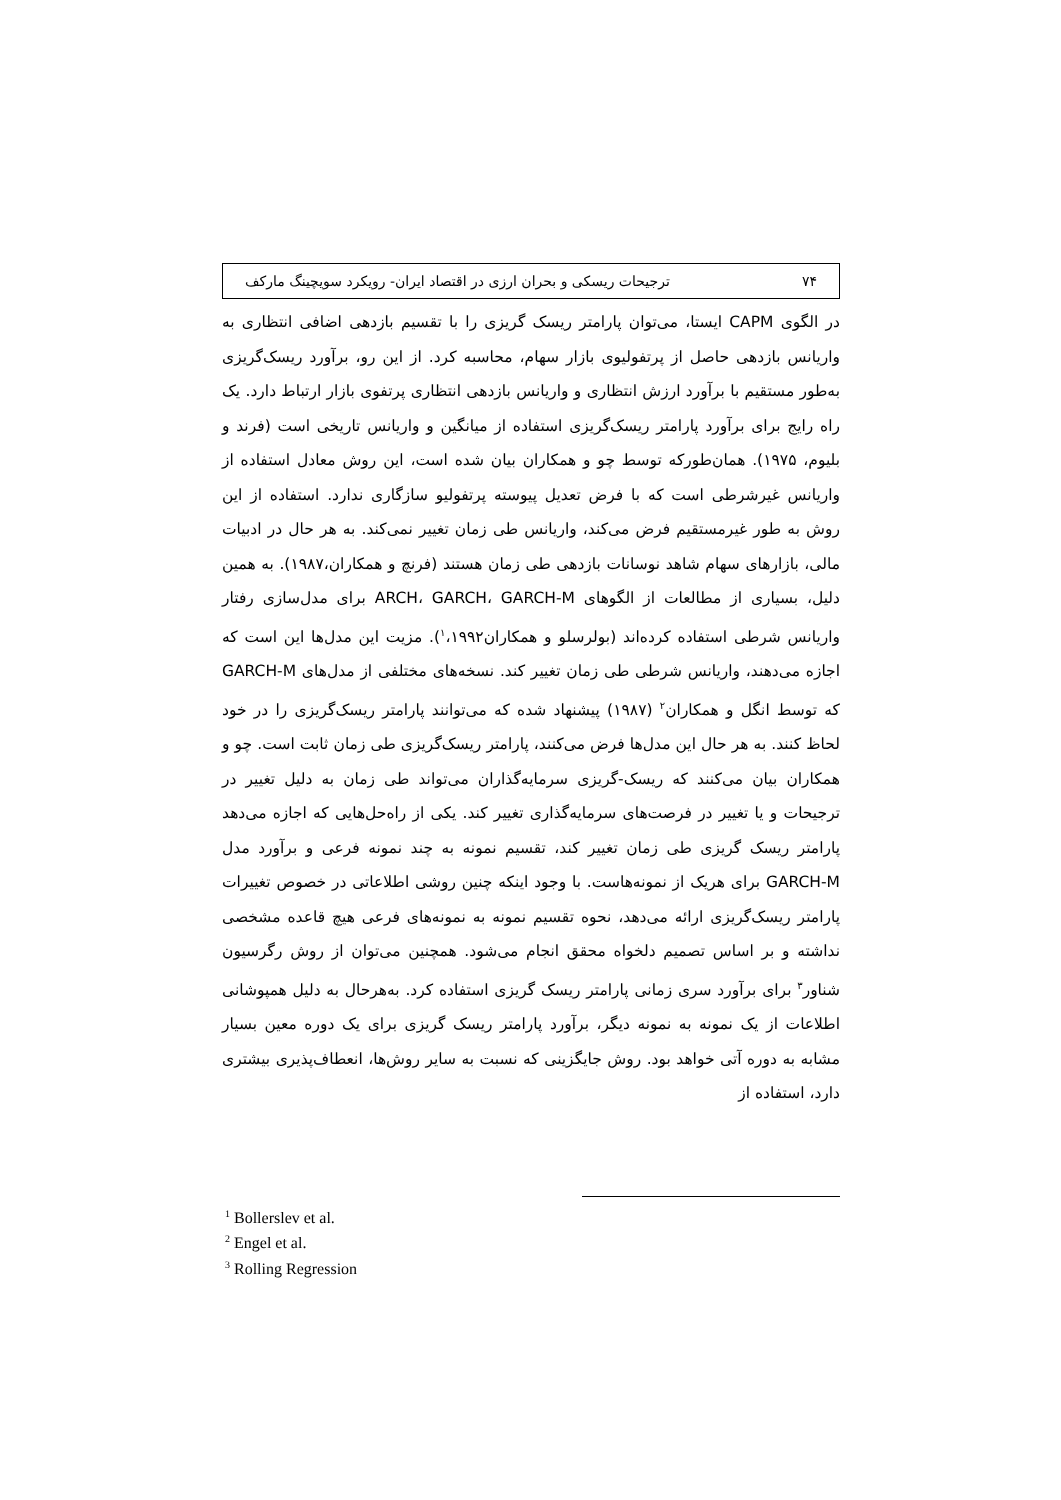۷۴ ترجیحات ریسکی و بحران ارزی در اقتصاد ایران- رویکرد سویچینگ مارکف
در الگوی CAPM ایستا، می‌توان پارامتر ریسک گریزی را با تقسیم بازدهی اضافی انتظاری به واریانس بازدهی حاصل از پرتفولیوی بازار سهام، محاسبه کرد. از این رو، برآورد ریسک‌گریزی به‌طور مستقیم با برآورد ارزش انتظاری و واریانس بازدهی انتظاری پرتفوی بازار ارتباط دارد. یک راه رایج برای برآورد پارامتر ریسک‌گریزی استفاده از میانگین و واریانس تاریخی است (فرند و بلیوم، ۱۹۷۵). همان‌طورکه توسط چو و همکاران بیان شده است، این روش معادل استفاده از واریانس غیرشرطی است که با فرض تعدیل پیوسته پرتفولیو سازگاری ندارد. استفاده از این روش به طور غیرمستقیم فرض می‌کند، واریانس طی زمان تغییر نمی‌کند. به هر حال در ادبیات مالی، بازارهای سهام شاهد نوسانات بازدهی طی زمان هستند (فرنچ و همکاران،۱۹۸۷). به همین دلیل، بسیاری از مطالعات از الگوهای ARCH، GARCH، GARCH-M برای مدل‌سازی رفتار واریانس شرطی استفاده کرده‌اند (بولرسلو و همکاران<sup>۱</sup>،۱۹۹۲). مزیت این مدل‌ها این است که اجازه می‌دهند، واریانس شرطی طی زمان تغییر کند. نسخه‌های مختلفی از مدل‌های GARCH-M که توسط انگل و همکاران<sup>۲</sup> (۱۹۸۷) پیشنهاد شده که می‌توانند پارامتر ریسک‌گریزی را در خود لحاظ کنند. به هر حال این مدل‌ها فرض می‌کنند، پارامتر ریسک‌گریزی طی زمان ثابت است. چو و همکاران بیان می‌کنند که ریسک-گریزی سرمایه‌گذاران می‌تواند طی زمان به دلیل تغییر در ترجیحات و یا تغییر در فرصت‌های سرمایه‌گذاری تغییر کند. یکی از راه‌حل‌هایی که اجازه می‌دهد پارامتر ریسک گریزی طی زمان تغییر کند، تقسیم نمونه به چند نمونه فرعی و برآورد مدل GARCH-M برای هریک از نمونه‌هاست. با وجود اینکه چنین روشی اطلاعاتی در خصوص تغییرات پارامتر ریسک‌گریزی ارائه می‌دهد، نحوه تقسیم نمونه به نمونه‌های فرعی هیچ قاعده مشخصی نداشته و بر اساس تصمیم دلخواه محقق انجام می‌شود. همچنین می‌توان از روش رگرسیون شناور<sup>۳</sup> برای برآورد سری زمانی پارامتر ریسک گریزی استفاده کرد. به‌هرحال به دلیل همپوشانی اطلاعات از یک نمونه به نمونه دیگر، برآورد پارامتر ریسک گریزی برای یک دوره معین بسیار مشابه به دوره آتی خواهد بود. روش جایگزینی که نسبت به سایر روش‌ها، انعطاف‌پذیری بیشتری دارد، استفاده از
<sup>1</sup> Bollerslev et al.
<sup>2</sup> Engel et al.
<sup>3</sup> Rolling Regression